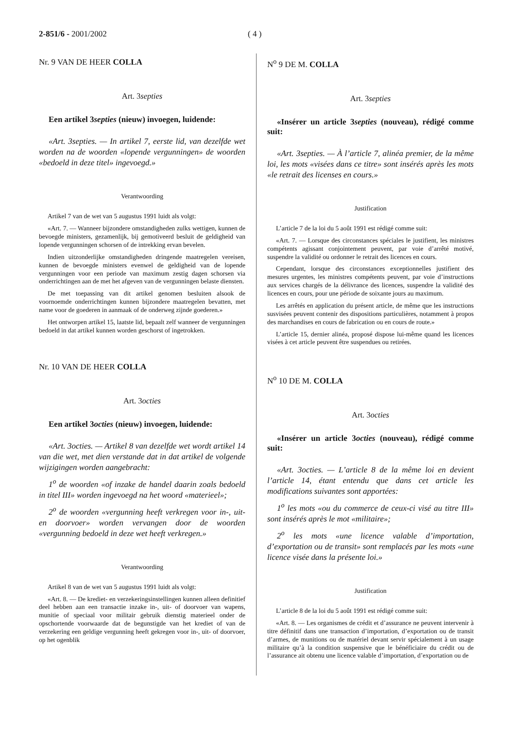2-851/6 - 2001/2002 ( 4 )
Nr. 9 VAN DE HEER COLLA
Art. 3septies
Een artikel 3septies (nieuw) invoegen, luidende:
«Art. 3septies. — In artikel 7, eerste lid, van dezelfde wet worden na de woorden «lopende vergunningen» de woorden «bedoeld in deze titel» ingevoegd.»
Verantwoording
Artikel 7 van de wet van 5 augustus 1991 luidt als volgt:
«Art. 7. — Wanneer bijzondere omstandigheden zulks wettigen, kunnen de bevoegde ministers, gezamenlijk, bij gemotiveerd besluit de geldigheid van lopende vergunningen schorsen of de intrekking ervan bevelen.
Indien uitzonderlijke omstandigheden dringende maatregelen vereisen, kunnen de bevoegde ministers evenwel de geldigheid van de lopende vergunningen voor een periode van maximum zestig dagen schorsen via onderrichtingen aan de met het afgeven van de vergunningen belaste diensten.
De met toepassing van dit artikel genomen besluiten alsook de voornoemde onderrichtingen kunnen bijzondere maatregelen bevatten, met name voor de goederen in aanmaak of de onderweg zijnde goederen.»
Het ontworpen artikel 15, laatste lid, bepaalt zelf wanneer de vergunningen bedoeld in dat artikel kunnen worden geschorst of ingetrokken.
Nr. 10 VAN DE HEER COLLA
Art. 3octies
Een artikel 3octies (nieuw) invoegen, luidende:
«Art. 3octies. — Artikel 8 van dezelfde wet wordt artikel 14 van die wet, met dien verstande dat in dat artikel de volgende wijzigingen worden aangebracht:
1<sup>o</sup> de woorden «of inzake de handel daarin zoals bedoeld in titel III» worden ingevoegd na het woord «materieel»;
2<sup>o</sup> de woorden «vergunning heeft verkregen voor in-, uit- en doorvoer» worden vervangen door de woorden «vergunning bedoeld in deze wet heeft verkregen.»
Verantwoording
Artikel 8 van de wet van 5 augustus 1991 luidt als volgt:
«Art. 8. — De krediet- en verzekeringsinstellingen kunnen alleen definitief deel hebben aan een transactie inzake in-, uit- of doorvoer van wapens, munitie of speciaal voor militair gebruik dienstig materieel onder de opschortende voorwaarde dat de begunstigde van het krediet of van de verzekering een geldige vergunning heeft gekregen voor in-, uit- of doorvoer, op het ogenblik
N<sup>o</sup> 9 DE M. COLLA
Art. 3septies
«Insérer un article 3septies (nouveau), rédigé comme suit:
«Art. 3septies. — À l’article 7, alinéa premier, de la même loi, les mots «visées dans ce titre» sont insérés après les mots «le retrait des licenses en cours.»
Justification
L’article 7 de la loi du 5 août 1991 est rédigé comme suit:
«Art. 7. — Lorsque des circonstances spéciales le justifient, les ministres compétents agissant conjointement peuvent, par voie d’arrêté motivé, suspendre la validité ou ordonner le retrait des licences en cours.
Cependant, lorsque des circonstances exceptionnelles justifient des mesures urgentes, les ministres compétents peuvent, par voie d’instructions aux services chargés de la délivrance des licences, suspendre la validité des licences en cours, pour une période de soixante jours au maximum.
Les arrêtés en application du présent article, de même que les instructions susvisées peuvent contenir des dispositions particulières, notamment à propos des marchandises en cours de fabrication ou en cours de route.»
L’article 15, dernier alinéa, proposé dispose lui-même quand les licences visées à cet article peuvent être suspendues ou retirées.
N<sup>o</sup> 10 DE M. COLLA
Art. 3octies
«Insérer un article 3octies (nouveau), rédigé comme suit:
«Art. 3octies. — L’article 8 de la même loi en devient l’article 14, étant entendu que dans cet article les modifications suivantes sont apportées:
1<sup>o</sup> les mots «ou du commerce de ceux-ci visé au titre III» sont insérés après le mot «militaire»;
2<sup>o</sup> les mots «une licence valable d’importation, d’exportation ou de transit» sont remplacés par les mots «une licence visée dans la présente loi.»
Justification
L’article 8 de la loi du 5 août 1991 est rédigé comme suit:
«Art. 8. — Les organismes de crédit et d’assurance ne peuvent intervenir à titre définitif dans une transaction d’importation, d’exportation ou de transit d’armes, de munitions ou de matériel devant servir spécialement à un usage militaire qu’à la condition suspensive que le bénéficiaire du crédit ou de l’assurance ait obtenu une licence valable d’importation, d’exportation ou de